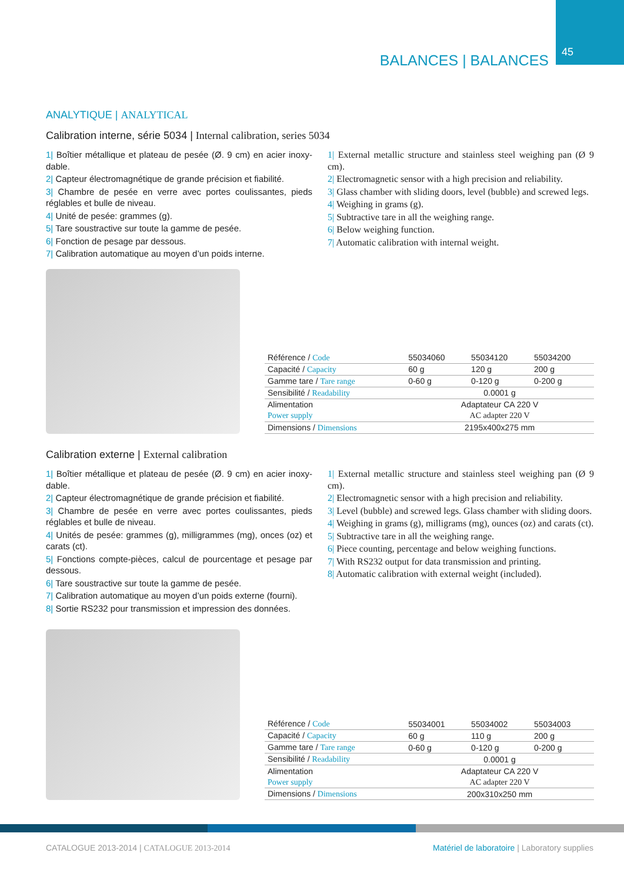45 BALANCES | BALANCES
ANALYTIQUE | ANALYTICAL
Calibration interne, série 5034 | Internal calibration, series 5034
1| Boîtier métallique et plateau de pesée (Ø. 9 cm) en acier inoxy-dable.
2| Capteur électromagnétique de grande précision et fiabilité.
3| Chambre de pesée en verre avec portes coulissantes, pieds réglables et bulle de niveau.
4| Unité de pesée: grammes (g).
5| Tare soustractive sur toute la gamme de pesée.
6| Fonction de pesage par dessous.
7| Calibration automatique au moyen d’un poids interne.
1| External metallic structure and stainless steel weighing pan (Ø 9 cm).
2| Electromagnetic sensor with a high precision and reliability.
3| Glass chamber with sliding doors, level (bubble) and screwed legs.
4| Weighing in grams (g).
5| Subtractive tare in all the weighing range.
6| Below weighing function.
7| Automatic calibration with internal weight.
| Référence / Code | 55034060 | 55034120 | 55034200 |
| Capacité / Capacity | 60 g | 120 g | 200 g |
| Gamme tare / Tare range | 0-60 g | 0-120 g | 0-200 g |
| Sensibilité / Readability | 0.0001 g | | |
| Alimentation | Adaptateur CA 220 V | | |
| Power supply | AC adapter 220 V | | |
| Dimensions / Dimensions | 2195x400x275 mm | | |
Calibration externe | External calibration
1| Boîtier métallique et plateau de pesée (Ø. 9 cm) en acier inoxy-dable.
2| Capteur électromagnétique de grande précision et fiabilité.
3| Chambre de pesée en verre avec portes coulissantes, pieds réglables et bulle de niveau.
4| Unités de pesée: grammes (g), milligrammes (mg), onces (oz) et carats (ct).
5| Fonctions compte-pièces, calcul de pourcentage et pesage par dessous.
6| Tare soustractive sur toute la gamme de pesée.
7| Calibration automatique au moyen d’un poids externe (fourni).
8| Sortie RS232 pour transmission et impression des données.
1| External metallic structure and stainless steel weighing pan (Ø 9 cm).
2| Electromagnetic sensor with a high precision and reliability.
3| Level (bubble) and screwed legs. Glass chamber with sliding doors.
4| Weighing in grams (g), milligrams (mg), ounces (oz) and carats (ct).
5| Subtractive tare in all the weighing range.
6| Piece counting, percentage and below weighing functions.
7| With RS232 output for data transmission and printing.
8| Automatic calibration with external weight (included).
| Référence / Code | 55034001 | 55034002 | 55034003 |
| Capacité / Capacity | 60 g | 110 g | 200 g |
| Gamme tare / Tare range | 0-60 g | 0-120 g | 0-200 g |
| Sensibilité / Readability | 0.0001 g | | |
| Alimentation | Adaptateur CA 220 V | | |
| Power supply | AC adapter 220 V | | |
| Dimensions / Dimensions | 200x310x250 mm | | |
CATALOGUE 2013-2014 | CATALOGUE 2013-2014
Matériel de laboratoire | Laboratory supplies